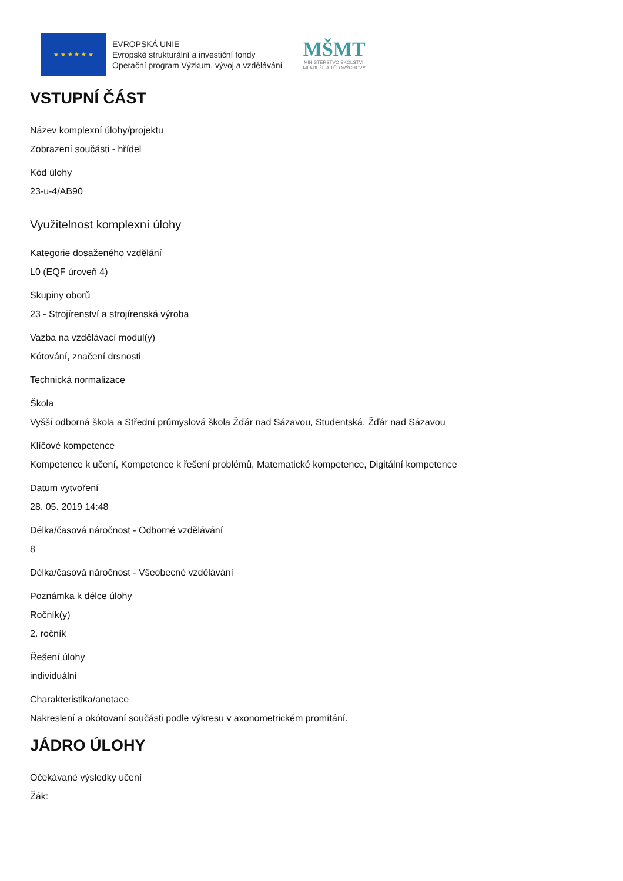★ ★ ★ ★ ★ ★
EVROPSKÁ UNIE
Evropské strukturální a investiční fondy
Operační program Výzkum, vývoj a vzdělávání
MŠMT
MINISTERSTVO ŠKOLSTVÍ,
MLÁDEŽE A TĚLOVÝCHOVY
VSTUPNÍ ČÁST
Název komplexní úlohy/projektu
Zobrazení součásti - hřídel
Kód úlohy
23-u-4/AB90
Využitelnost komplexní úlohy
Kategorie dosaženého vzdělání
L0 (EQF úroveň 4)
Skupiny oborů
23 - Strojírenství a strojírenská výroba
Vazba na vzdělávací modul(y)
Kótování, značení drsnosti
Technická normalizace
Škola
Vyšší odborná škola a Střední průmyslová škola Žďár nad Sázavou, Studentská, Žďár nad Sázavou
Klíčové kompetence
Kompetence k učení, Kompetence k řešení problémů, Matematické kompetence, Digitální kompetence
Datum vytvoření
28. 05. 2019 14:48
Délka/časová náročnost - Odborné vzdělávání
8
Délka/časová náročnost - Všeobecné vzdělávání
Poznámka k délce úlohy
Ročník(y)
2. ročník
Řešení úlohy
individuální
Charakteristika/anotace
Nakreslení a okótovaní součásti podle výkresu v axonometrickém promítání.
JÁDRO ÚLOHY
Očekávané výsledky učení
Žák: